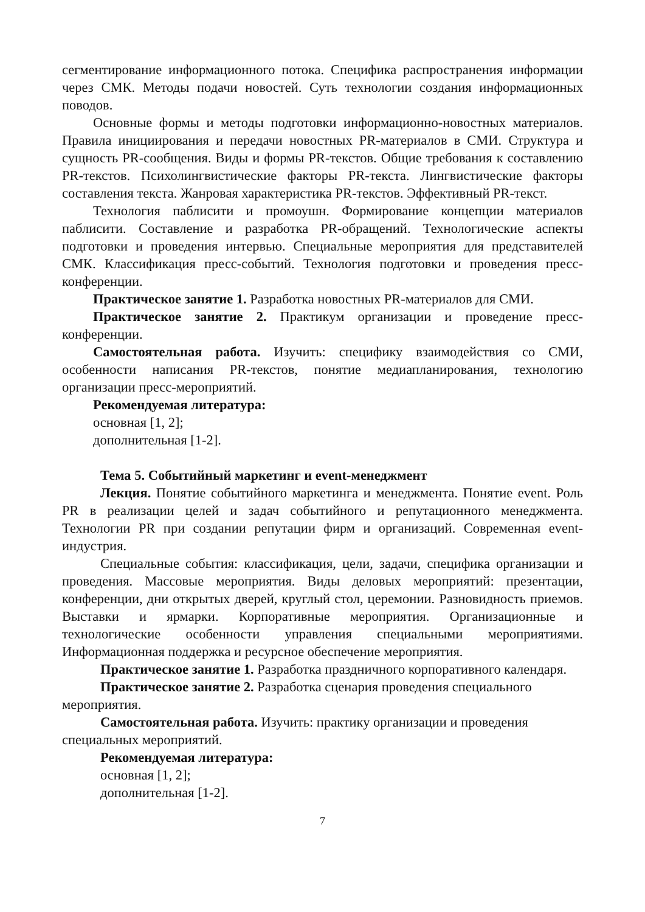сегментирование информационного потока. Специфика распространения информации через СМК. Методы подачи новостей. Суть технологии создания информационных поводов.
Основные формы и методы подготовки информационно-новостных материалов. Правила инициирования и передачи новостных PR-материалов в СМИ. Структура и сущность PR-сообщения. Виды и формы PR-текстов. Общие требования к составлению PR-текстов. Психолингвистические факторы PR-текста. Лингвистические факторы составления текста. Жанровая характеристика PR-текстов. Эффективный PR-текст.
Технология паблисити и промоушн. Формирование концепции материалов паблисити. Составление и разработка PR-обращений. Технологические аспекты подготовки и проведения интервью. Специальные мероприятия для представителей СМК. Классификация пресс-событий. Технология подготовки и проведения пресс-конференции.
Практическое занятие 1. Разработка новостных PR-материалов для СМИ.
Практическое занятие 2. Практикум организации и проведение пресс-конференции.
Самостоятельная работа. Изучить: специфику взаимодействия со СМИ, особенности написания PR-текстов, понятие медиапланирования, технологию организации пресс-мероприятий.
Рекомендуемая литература:
основная [1, 2];
дополнительная [1-2].
Тема 5. Событийный маркетинг и event-менеджмент
Лекция. Понятие событийного маркетинга и менеджмента. Понятие event. Роль PR в реализации целей и задач событийного и репутационного менеджмента. Технологии PR при создании репутации фирм и организаций. Современная event-индустрия.
Специальные события: классификация, цели, задачи, специфика организации и проведения. Массовые мероприятия. Виды деловых мероприятий: презентации, конференции, дни открытых дверей, круглый стол, церемонии. Разновидность приемов. Выставки и ярмарки. Корпоративные мероприятия. Организационные и технологические особенности управления специальными мероприятиями. Информационная поддержка и ресурсное обеспечение мероприятия.
Практическое занятие 1. Разработка праздничного корпоративного календаря.
Практическое занятие 2. Разработка сценария проведения специального мероприятия.
Самостоятельная работа. Изучить: практику организации и проведения специальных мероприятий.
Рекомендуемая литература:
основная [1, 2];
дополнительная [1-2].
7